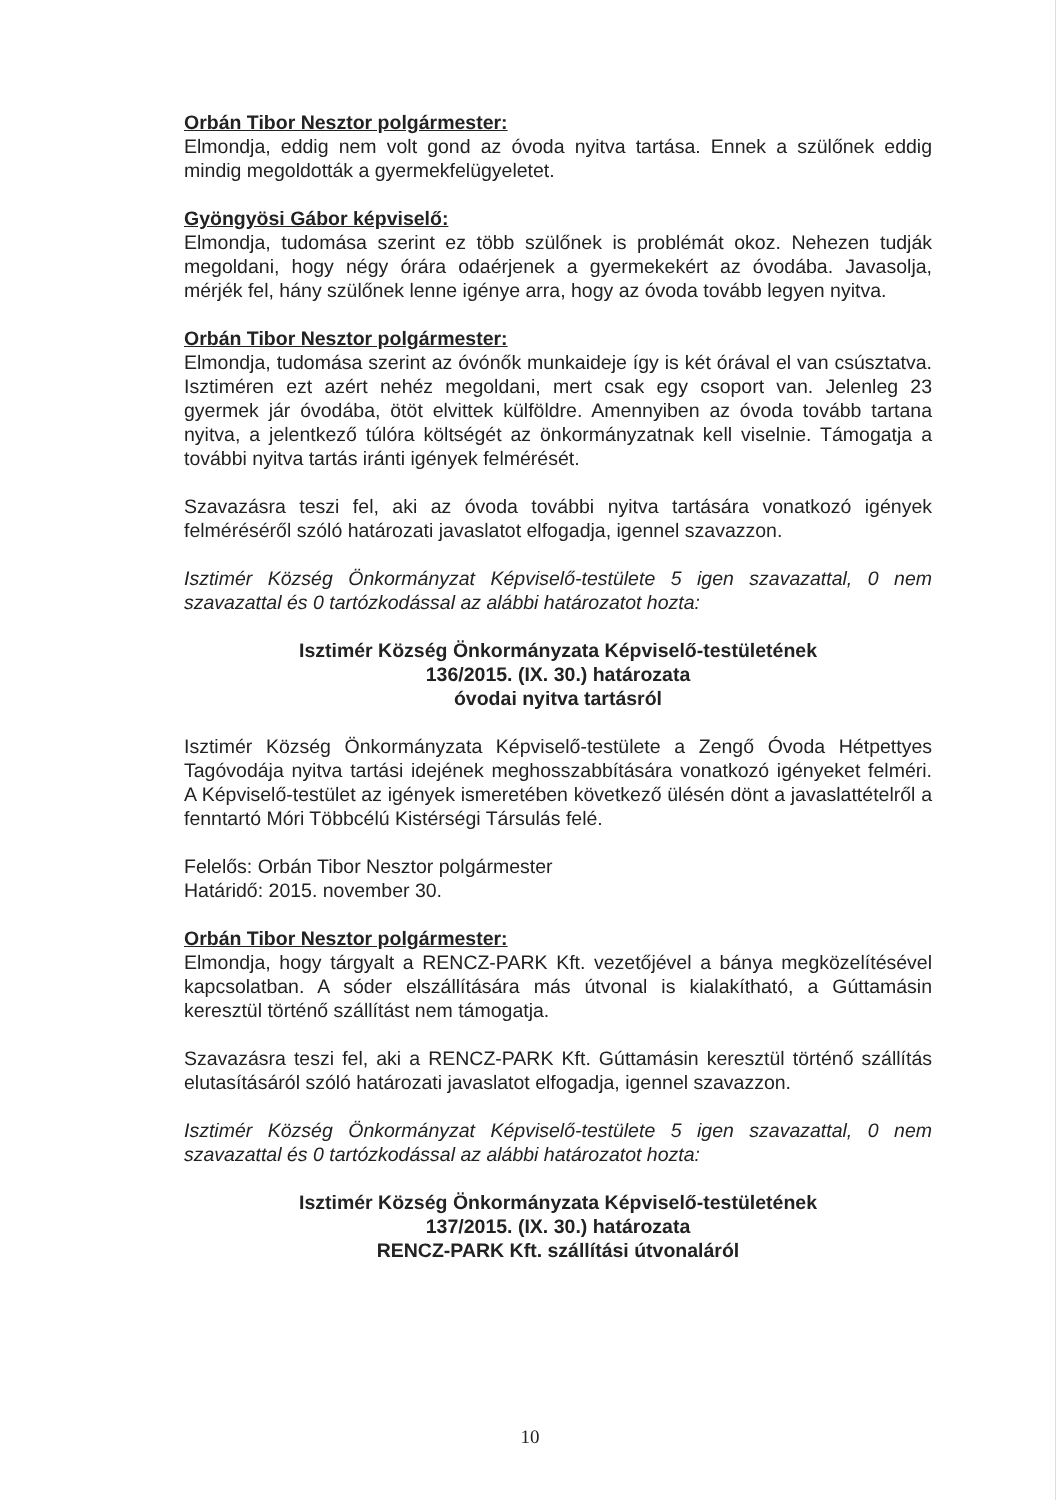Orbán Tibor Nesztor polgármester:
Elmondja, eddig nem volt gond az óvoda nyitva tartása. Ennek a szülőnek eddig mindig megoldották a gyermekfelügyeletet.
Gyöngyösi Gábor képviselő:
Elmondja, tudomása szerint ez több szülőnek is problémát okoz. Nehezen tudják megoldani, hogy négy órára odaérjenek a gyermekekért az óvodába. Javasolja, mérjék fel, hány szülőnek lenne igénye arra, hogy az óvoda tovább legyen nyitva.
Orbán Tibor Nesztor polgármester:
Elmondja, tudomása szerint az óvónők munkaideje így is két órával el van csúsztatva. Isztiméren ezt azért nehéz megoldani, mert csak egy csoport van. Jelenleg 23 gyermek jár óvodába, ötöt elvittek külföldre. Amennyiben az óvoda tovább tartana nyitva, a jelentkező túlóra költségét az önkormányzatnak kell viselnie. Támogatja a további nyitva tartás iránti igények felmérését.
Szavazásra teszi fel, aki az óvoda további nyitva tartására vonatkozó igények felméréséről szóló határozati javaslatot elfogadja, igennel szavazzon.
Isztimér Község Önkormányzat Képviselő-testülete 5 igen szavazattal, 0 nem szavazattal és 0 tartózkodással az alábbi határozatot hozta:
Isztimér Község Önkormányzata Képviselő-testületének
136/2015. (IX. 30.) határozata
óvodai nyitva tartásról
Isztimér Község Önkormányzata Képviselő-testülete a Zengő Óvoda Hétpettyes Tagóvodája nyitva tartási idejének meghosszabbítására vonatkozó igényeket felméri. A Képviselő-testület az igények ismeretében következő ülésén dönt a javaslattételről a fenntartó Móri Többcélú Kistérségi Társulás felé.
Felelős: Orbán Tibor Nesztor polgármester
Határidő: 2015. november 30.
Orbán Tibor Nesztor polgármester:
Elmondja, hogy tárgyalt a RENCZ-PARK Kft. vezetőjével a bánya megközelítésével kapcsolatban. A sóder elszállítására más útvonal is kialakítható, a Gúttamásin keresztül történő szállítást nem támogatja.
Szavazásra teszi fel, aki a RENCZ-PARK Kft. Gúttamásin keresztül történő szállítás elutasításáról szóló határozati javaslatot elfogadja, igennel szavazzon.
Isztimér Község Önkormányzat Képviselő-testülete 5 igen szavazattal, 0 nem szavazattal és 0 tartózkodással az alábbi határozatot hozta:
Isztimér Község Önkormányzata Képviselő-testületének
137/2015. (IX. 30.) határozata
RENCZ-PARK Kft. szállítási útvonaláról
10